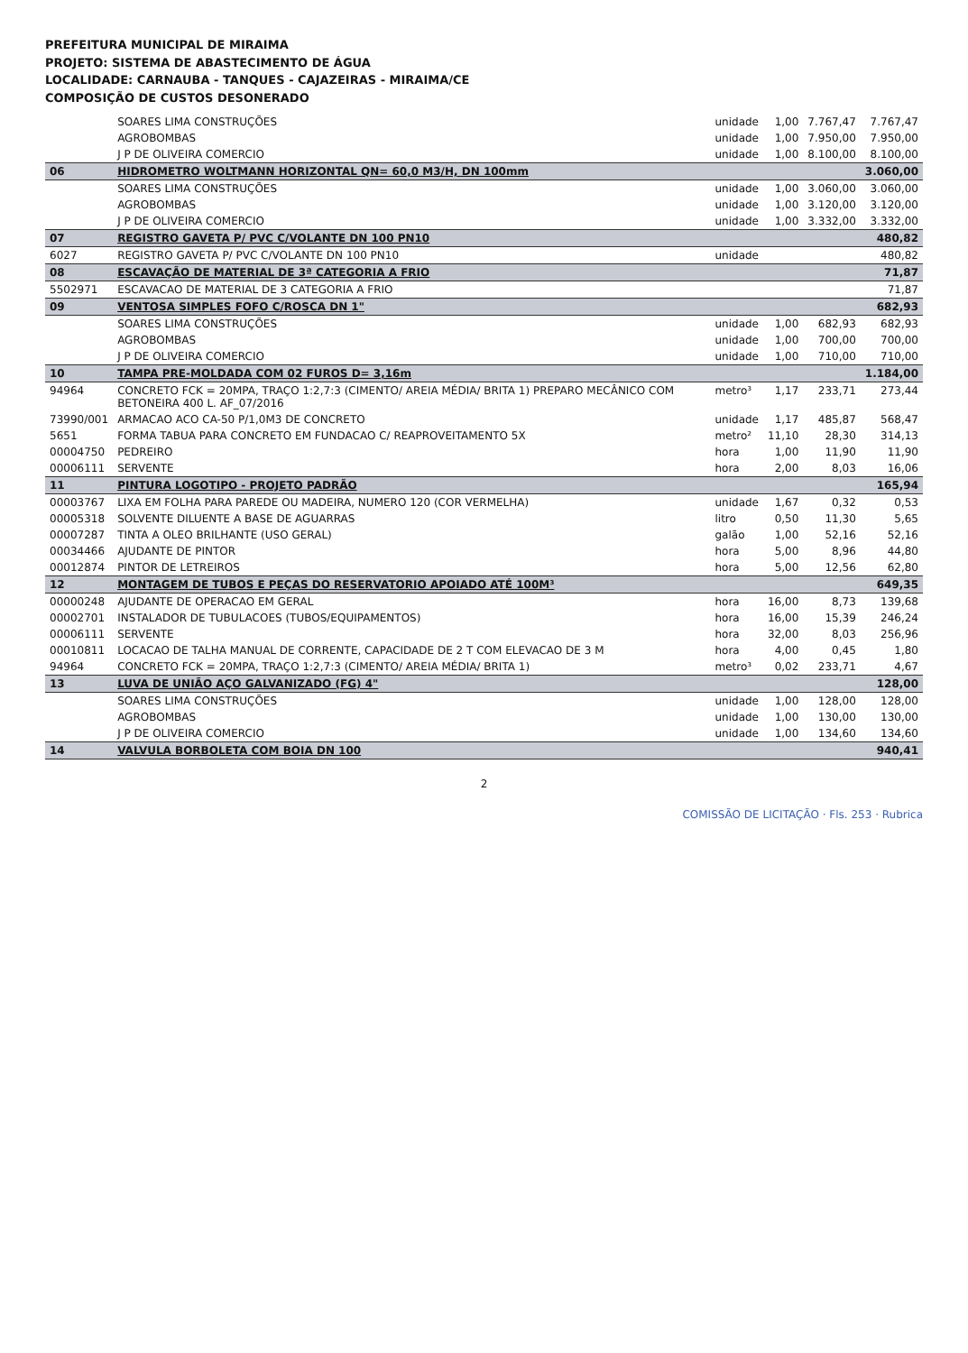PREFEITURA MUNICIPAL DE MIRAIMA
PROJETO: SISTEMA DE ABASTECIMENTO DE ÁGUA
LOCALIDADE: CARNAUBA - TANQUES - CAJAZEIRAS - MIRAIMA/CE
COMPOSIÇÃO DE CUSTOS DESONERADO
| | SOARES LIMA CONSTRUÇÕES | unidade | 1,00 | 7.767,47 | 7.767,47 |
| | AGROBOMBAS | unidade | 1,00 | 7.950,00 | 7.950,00 |
| | J P DE OLIVEIRA COMERCIO | unidade | 1,00 | 8.100,00 | 8.100,00 |
| 06 | HIDROMETRO WOLTMANN HORIZONTAL QN= 60,0 M3/H, DN 100mm | | | | 3.060,00 |
| | SOARES LIMA CONSTRUÇÕES | unidade | 1,00 | 3.060,00 | 3.060,00 |
| | AGROBOMBAS | unidade | 1,00 | 3.120,00 | 3.120,00 |
| | J P DE OLIVEIRA COMERCIO | unidade | 1,00 | 3.332,00 | 3.332,00 |
| 07 | REGISTRO GAVETA P/ PVC C/VOLANTE DN 100 PN10 | | | | 480,82 |
| 6027 | REGISTRO GAVETA P/ PVC C/VOLANTE DN 100 PN10 | unidade | | | 480,82 |
| 08 | ESCAVAÇÃO DE MATERIAL DE 3ª CATEGORIA A FRIO | | | | 71,87 |
| 5502971 | ESCAVACAO DE MATERIAL DE 3 CATEGORIA A FRIO | | | | 71,87 |
| 09 | VENTOSA SIMPLES FOFO C/ROSCA DN 1" | | | | 682,93 |
| | SOARES LIMA CONSTRUÇÕES | unidade | 1,00 | 682,93 | 682,93 |
| | AGROBOMBAS | unidade | 1,00 | 700,00 | 700,00 |
| | J P DE OLIVEIRA COMERCIO | unidade | 1,00 | 710,00 | 710,00 |
| 10 | TAMPA PRE-MOLDADA COM 02 FUROS D= 3,16m | | | | 1.184,00 |
| 94964 | CONCRETO FCK = 20MPA, TRAÇO 1:2,7:3 (CIMENTO/ AREIA MÉDIA/ BRITA 1) PREPARO MECÂNICO COM BETONEIRA 400 L. AF_07/2016 | metro³ | 1,17 | 233,71 | 273,44 |
| 73990/001 | ARMACAO ACO CA-50 P/1,0M3 DE CONCRETO | unidade | 1,17 | 485,87 | 568,47 |
| 5651 | FORMA TABUA PARA CONCRETO EM FUNDACAO C/ REAPROVEITAMENTO 5X | metro² | 11,10 | 28,30 | 314,13 |
| 00004750 | PEDREIRO | hora | 1,00 | 11,90 | 11,90 |
| 00006111 | SERVENTE | hora | 2,00 | 8,03 | 16,06 |
| 11 | PINTURA LOGOTIPO - PROJETO PADRÃO | | | | 165,94 |
| 00003767 | LIXA EM FOLHA PARA PAREDE OU MADEIRA, NUMERO 120 (COR VERMELHA) | unidade | 1,67 | 0,32 | 0,53 |
| 00005318 | SOLVENTE DILUENTE A BASE DE AGUARRAS | litro | 0,50 | 11,30 | 5,65 |
| 00007287 | TINTA A OLEO BRILHANTE (USO GERAL) | galão | 1,00 | 52,16 | 52,16 |
| 00034466 | AJUDANTE DE PINTOR | hora | 5,00 | 8,96 | 44,80 |
| 00012874 | PINTOR DE LETREIROS | hora | 5,00 | 12,56 | 62,80 |
| 12 | MONTAGEM DE TUBOS E PEÇAS DO RESERVATORIO APOIADO ATÉ 100M³ | | | | 649,35 |
| 00000248 | AJUDANTE DE OPERACAO EM GERAL | hora | 16,00 | 8,73 | 139,68 |
| 00002701 | INSTALADOR DE TUBULACOES (TUBOS/EQUIPAMENTOS) | hora | 16,00 | 15,39 | 246,24 |
| 00006111 | SERVENTE | hora | 32,00 | 8,03 | 256,96 |
| 00010811 | LOCACAO DE TALHA MANUAL DE CORRENTE, CAPACIDADE DE 2 T COM ELEVACAO DE 3 M | hora | 4,00 | 0,45 | 1,80 |
| 94964 | CONCRETO FCK = 20MPA, TRAÇO 1:2,7:3 (CIMENTO/ AREIA MÉDIA/ BRITA 1) | metro³ | 0,02 | 233,71 | 4,67 |
| 13 | LUVA DE UNIÃO AÇO GALVANIZADO (FG) 4" | | | | 128,00 |
| | SOARES LIMA CONSTRUÇÕES | unidade | 1,00 | 128,00 | 128,00 |
| | AGROBOMBAS | unidade | 1,00 | 130,00 | 130,00 |
| | J P DE OLIVEIRA COMERCIO | unidade | 1,00 | 134,60 | 134,60 |
| 14 | VALVULA BORBOLETA COM BOIA DN 100 | | | | 940,41 |
2
COMISSÃO DE LICITAÇÃO · Fls. 253 · Rubrica